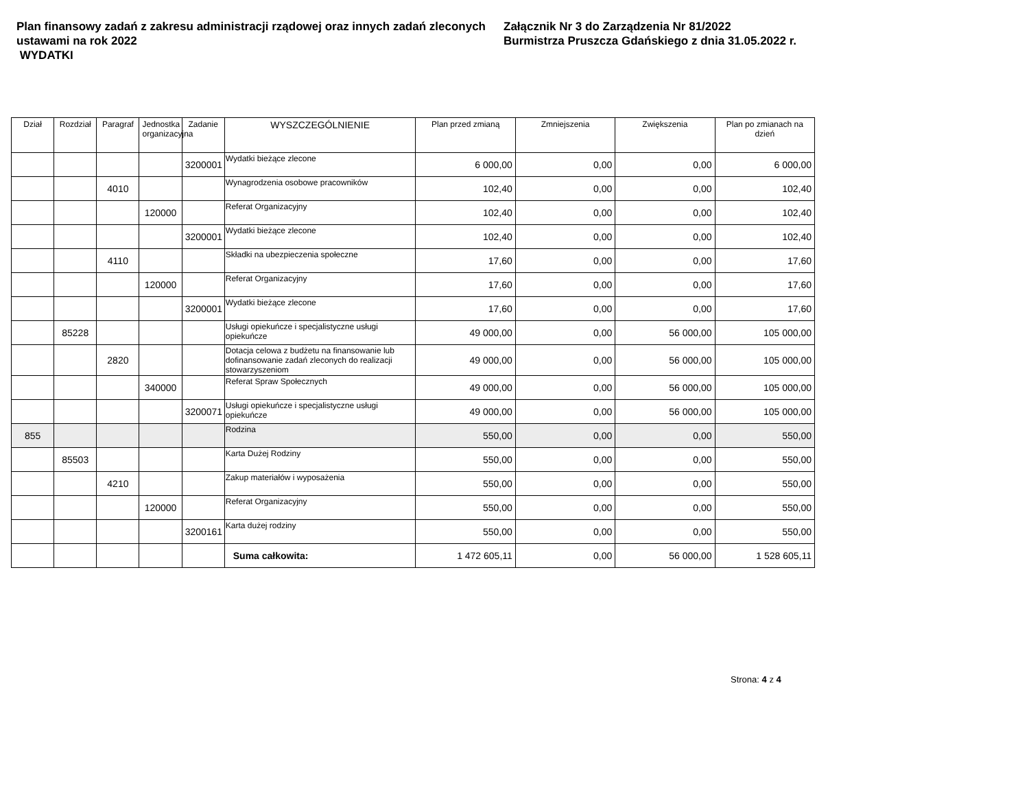Plan finansowy zadań z zakresu administracji rządowej oraz innych zadań zleconych ustawami na rok 2022
WYDATKI
Załącznik Nr 3 do Zarządzenia Nr 81/2022
Burmistrza Pruszcza Gdańskiego z dnia 31.05.2022 r.
| Dział | Rozdział | Paragraf | Jednostka organizacyjna | Zadanie | WYSZCZEGÓLNIENIE | Plan przed zmianą | Zmniejszenia | Zwiększenia | Plan po zmianach na dzień |
| --- | --- | --- | --- | --- | --- | --- | --- | --- | --- |
| | | | | 3200001 | Wydatki bieżące zlecone | 6 000,00 | 0,00 | 0,00 | 6 000,00 |
| | | 4010 | | | Wynagrodzenia osobowe pracowników | 102,40 | 0,00 | 0,00 | 102,40 |
| | | | 120000 | | Referat Organizacyjny | 102,40 | 0,00 | 0,00 | 102,40 |
| | | | | 3200001 | Wydatki bieżące zlecone | 102,40 | 0,00 | 0,00 | 102,40 |
| | | 4110 | | | Składki na ubezpieczenia społeczne | 17,60 | 0,00 | 0,00 | 17,60 |
| | | | 120000 | | Referat Organizacyjny | 17,60 | 0,00 | 0,00 | 17,60 |
| | | | | 3200001 | Wydatki bieżące zlecone | 17,60 | 0,00 | 0,00 | 17,60 |
| | 85228 | | | | Usługi opiekuńcze i specjalistyczne usługi opiekuńcze | 49 000,00 | 0,00 | 56 000,00 | 105 000,00 |
| | | 2820 | | | Dotacja celowa z budżetu na finansowanie lub dofinansowanie zadań zleconych do realizacji stowarzyszeniom | 49 000,00 | 0,00 | 56 000,00 | 105 000,00 |
| | | | 340000 | | Referat Spraw Społecznych | 49 000,00 | 0,00 | 56 000,00 | 105 000,00 |
| | | | | 3200071 | Usługi opiekuńcze i specjalistyczne usługi opiekuńcze | 49 000,00 | 0,00 | 56 000,00 | 105 000,00 |
| 855 | | | | | Rodzina | 550,00 | 0,00 | 0,00 | 550,00 |
| | 85503 | | | | Karta Dużej Rodziny | 550,00 | 0,00 | 0,00 | 550,00 |
| | | 4210 | | | Zakup materiałów i wyposażenia | 550,00 | 0,00 | 0,00 | 550,00 |
| | | | 120000 | | Referat Organizacyjny | 550,00 | 0,00 | 0,00 | 550,00 |
| | | | | 3200161 | Karta dużej rodziny | 550,00 | 0,00 | 0,00 | 550,00 |
| | | | | | Suma całkowita: | 1 472 605,11 | 0,00 | 56 000,00 | 1 528 605,11 |
Strona: 4 z 4